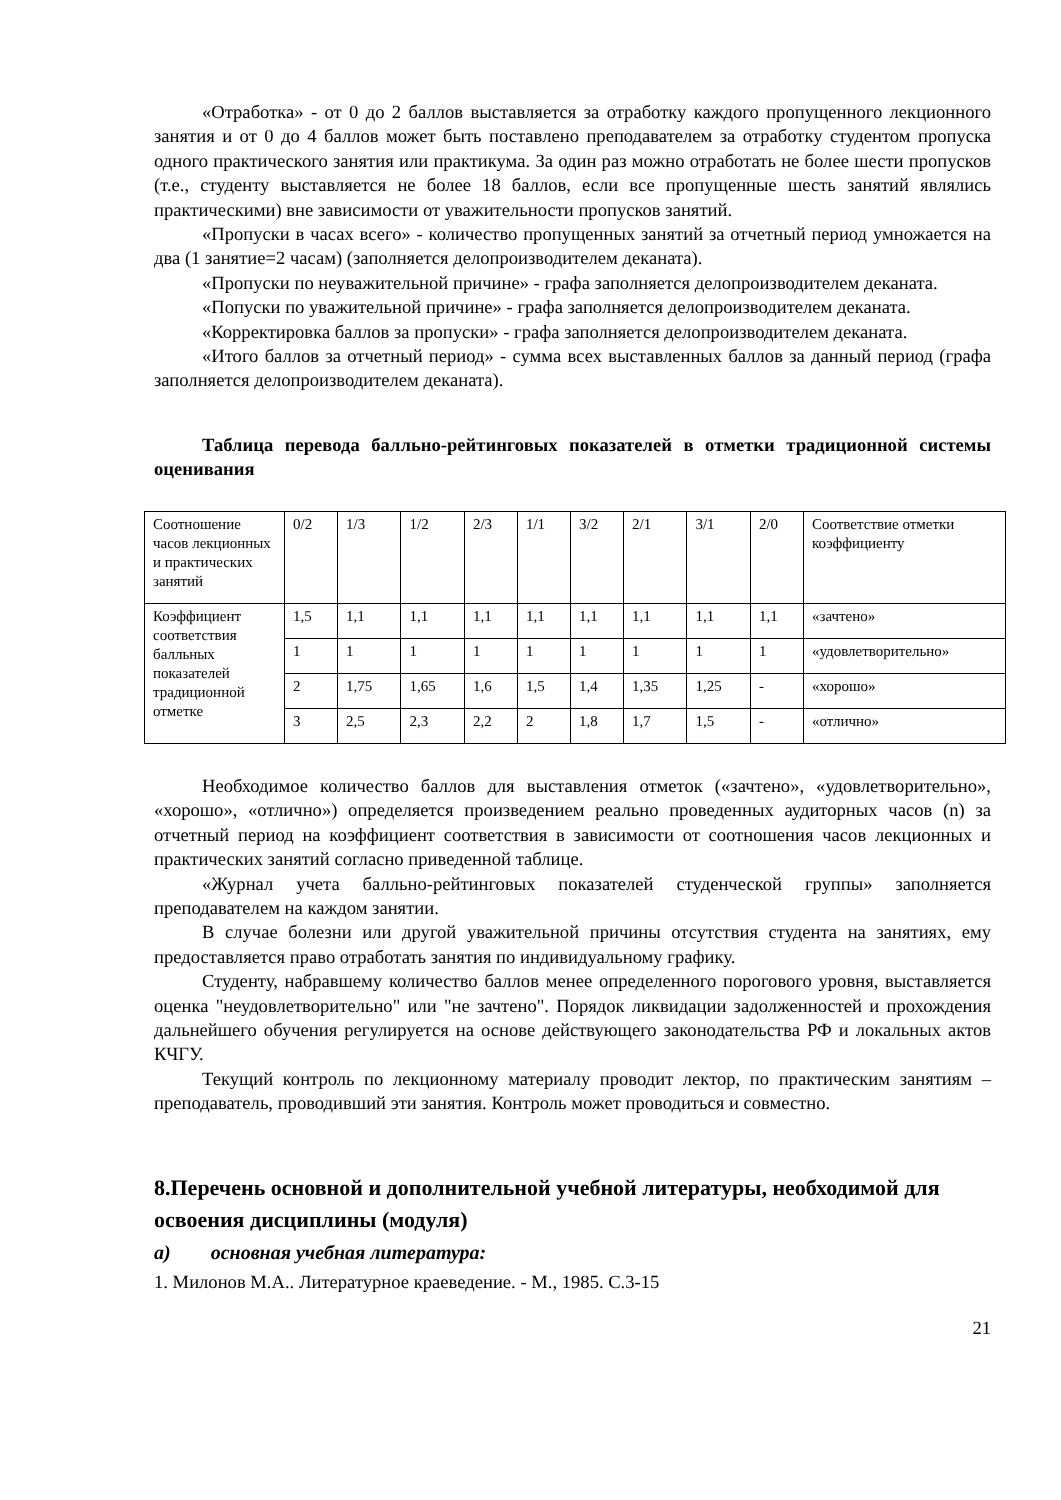«Отработка» - от 0 до 2 баллов выставляется за отработку каждого пропущенного лекционного занятия и от 0 до 4 баллов может быть поставлено преподавателем за отработку студентом пропуска одного практического занятия или практикума. За один раз можно отработать не более шести пропусков (т.е., студенту выставляется не более 18 баллов, если все пропущенные шесть занятий являлись практическими) вне зависимости от уважительности пропусков занятий.
«Пропуски в часах всего» - количество пропущенных занятий за отчетный период умножается на два (1 занятие=2 часам) (заполняется делопроизводителем деканата).
«Пропуски по неуважительной причине» - графа заполняется делопроизводителем деканата.
«Попуски по уважительной причине» - графа заполняется делопроизводителем деканата.
«Корректировка баллов за пропуски» - графа заполняется делопроизводителем деканата.
«Итого баллов за отчетный период» - сумма всех выставленных баллов за данный период (графа заполняется делопроизводителем деканата).
Таблица перевода балльно-рейтинговых показателей в отметки традиционной системы оценивания
| Соотношение часов лекционных и практических занятий | 0/2 | 1/3 | 1/2 | 2/3 | 1/1 | 3/2 | 2/1 | 3/1 | 2/0 | Соответствие отметки коэффициенту |
| Коэффициент соответствия балльных показателей традиционной отметке | 1,5 | 1,1 | 1,1 | 1,1 | 1,1 | 1,1 | 1,1 | 1,1 | 1,1 | «зачтено» |
| | 1 | 1 | 1 | 1 | 1 | 1 | 1 | 1 | 1 | «удовлетворительно» |
| | 2 | 1,75 | 1,65 | 1,6 | 1,5 | 1,4 | 1,35 | 1,25 | - | «хорошо» |
| | 3 | 2,5 | 2,3 | 2,2 | 2 | 1,8 | 1,7 | 1,5 | - | «отлично» |
Необходимое количество баллов для выставления отметок («зачтено», «удовлетворительно», «хорошо», «отлично») определяется произведением реально проведенных аудиторных часов (n) за отчетный период на коэффициент соответствия в зависимости от соотношения часов лекционных и практических занятий согласно приведенной таблице.
«Журнал учета балльно-рейтинговых показателей студенческой группы» заполняется преподавателем на каждом занятии.
В случае болезни или другой уважительной причины отсутствия студента на занятиях, ему предоставляется право отработать занятия по индивидуальному графику.
Студенту, набравшему количество баллов менее определенного порогового уровня, выставляется оценка "неудовлетворительно" или "не зачтено". Порядок ликвидации задолженностей и прохождения дальнейшего обучения регулируется на основе действующего законодательства РФ и локальных актов КЧГУ.
Текущий контроль по лекционному материалу проводит лектор, по практическим занятиям – преподаватель, проводивший эти занятия. Контроль может проводиться и совместно.
8.Перечень основной и дополнительной учебной литературы, необходимой для освоения дисциплины (модуля)
а) основная учебная литература:
1. Милонов М.А.. Литературное краеведение. - М., 1985. С.3-15
21